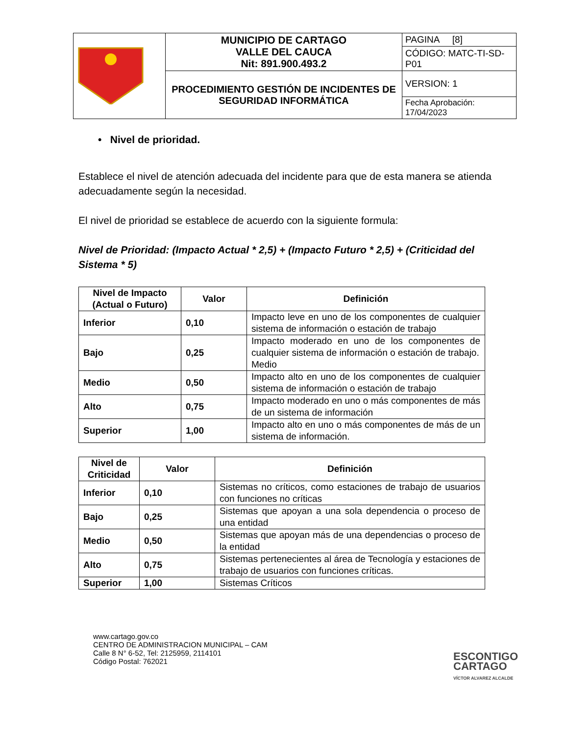| | MUNICIPIO DE CARTAGO VALLE DEL CAUCA Nit: 891.900.493.2 | PAGINA [8] |
| | | CÓDIGO: MATC-TI-SD-P01 |
| | PROCEDIMIENTO GESTIÓN DE INCIDENTES DE SEGURIDAD INFORMÁTICA | VERSION: 1 |
| | | Fecha Aprobación: 17/04/2023 |
• Nivel de prioridad.
Establece el nivel de atención adecuada del incidente para que de esta manera se atienda adecuadamente según la necesidad.
El nivel de prioridad se establece de acuerdo con la siguiente formula:
Nivel de Prioridad: (Impacto Actual * 2,5) + (Impacto Futuro * 2,5) + (Criticidad del Sistema * 5)
| Nivel de Impacto (Actual o Futuro) | Valor | Definición |
| --- | --- | --- |
| Inferior | 0,10 | Impacto leve en uno de los componentes de cualquier sistema de información o estación de trabajo |
| Bajo | 0,25 | Impacto moderado en uno de los componentes de cualquier sistema de información o estación de trabajo. Medio |
| Medio | 0,50 | Impacto alto en uno de los componentes de cualquier sistema de información o estación de trabajo |
| Alto | 0,75 | Impacto moderado en uno o más componentes de más de un sistema de información |
| Superior | 1,00 | Impacto alto en uno o más componentes de más de un sistema de información. |
| Nivel de Criticidad | Valor | Definición |
| --- | --- | --- |
| Inferior | 0,10 | Sistemas no críticos, como estaciones de trabajo de usuarios con funciones no críticas |
| Bajo | 0,25 | Sistemas que apoyan a una sola dependencia o proceso de una entidad |
| Medio | 0,50 | Sistemas que apoyan más de una dependencias o proceso de la entidad |
| Alto | 0,75 | Sistemas pertenecientes al área de Tecnología y estaciones de trabajo de usuarios con funciones críticas. |
| Superior | 1,00 | Sistemas Críticos |
www.cartago.gov.co
CENTRO DE ADMINISTRACION MUNICIPAL – CAM
Calle 8 N° 6-52, Tel: 2125959, 2114101
Código Postal: 762021
ESCONTIGO
CARTAGO
VÍCTOR ALVAREZ ALCALDE